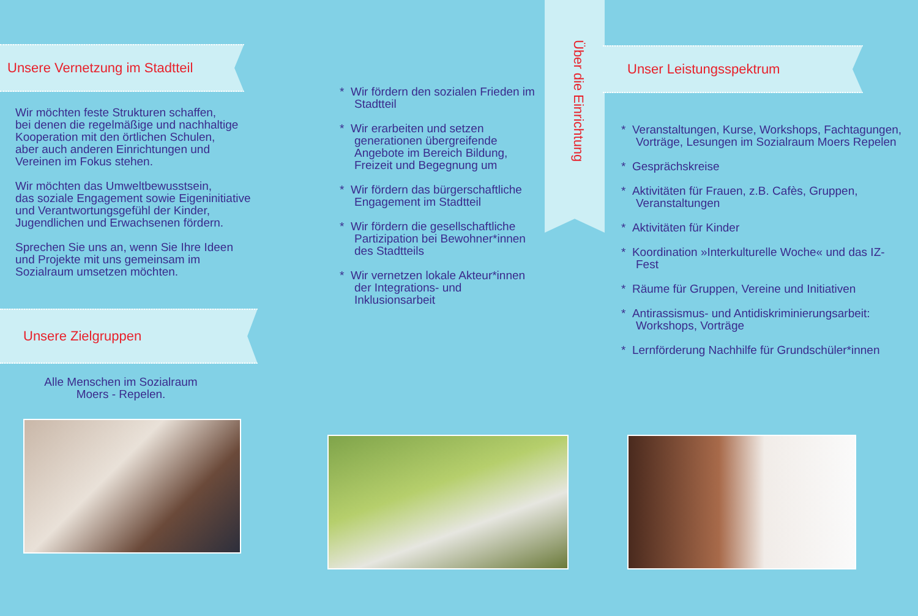Unsere Vernetzung im Stadtteil
Wir möchten feste Strukturen schaffen,
bei denen die regelmäßige und nachhaltige
Kooperation mit den örtlichen Schulen,
aber auch anderen Einrichtungen und
Vereinen im Fokus stehen.
Wir möchten das Umweltbewusstsein,
das soziale Engagement sowie Eigeninitiative
und Verantwortungsgefühl der Kinder,
Jugendlichen und Erwachsenen fördern.
Sprechen Sie uns an, wenn Sie Ihre Ideen
und Projekte mit uns gemeinsam im
Sozialraum umsetzen möchten.
Unsere Zielgruppen
Alle Menschen im Sozialraum
Moers - Repelen.
* Wir fördern den sozialen Frieden im Stadtteil
* Wir erarbeiten und setzen generationen übergreifende Angebote im Bereich Bildung, Freizeit und Begegnung um
* Wir fördern das bürgerschaftliche Engagement im Stadtteil
* Wir fördern die gesellschaftliche Partizipation bei Bewohner*innen des Stadtteils
* Wir vernetzen lokale Akteur*innen der Integrations- und Inklusionsarbeit
Über die Einrichtung
Unser Leistungsspektrum
* Veranstaltungen, Kurse, Workshops, Fachtagungen, Vorträge, Lesungen im Sozialraum Moers Repelen
* Gesprächskreise
* Aktivitäten für Frauen, z.B. Cafès, Gruppen, Veranstaltungen
* Aktivitäten für Kinder
* Koordination »Interkulturelle Woche« und das IZ-Fest
* Räume für Gruppen, Vereine und Initiativen
* Antirassismus- und Antidiskriminierungsarbeit: Workshops, Vorträge
* Lernförderung Nachhilfe für Grundschüler*innen